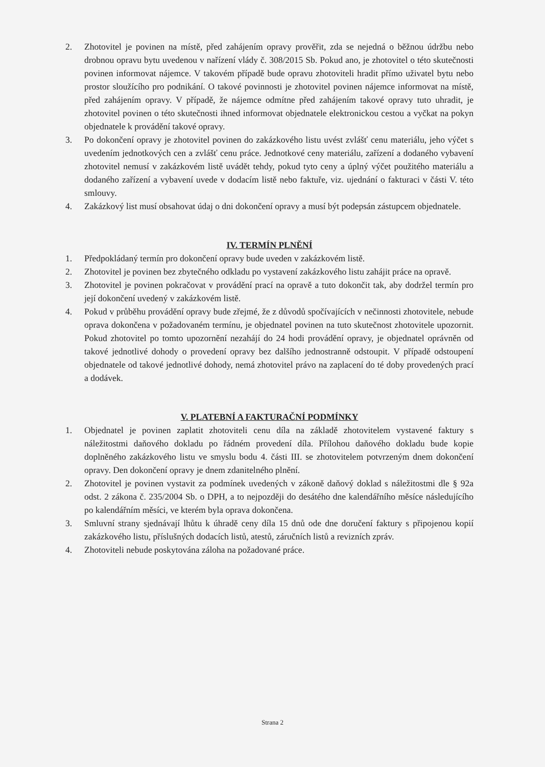2. Zhotovitel je povinen na místě, před zahájením opravy prověřit, zda se nejedná o běžnou údržbu nebo drobnou opravu bytu uvedenou v nařízení vlády č. 308/2015 Sb. Pokud ano, je zhotovitel o této skutečnosti povinen informovat nájemce. V takovém případě bude opravu zhotoviteli hradit přímo uživatel bytu nebo prostor sloužícího pro podnikání. O takové povinnosti je zhotovitel povinen nájemce informovat na místě, před zahájením opravy. V případě, že nájemce odmítne před zahájením takové opravy tuto uhradit, je zhotovitel povinen o této skutečnosti ihned informovat objednatele elektronickou cestou a vyčkat na pokyn objednatele k provádění takové opravy.
3. Po dokončení opravy je zhotovitel povinen do zakázkového listu uvést zvlášť cenu materiálu, jeho výčet s uvedením jednotkových cen a zvlášť cenu práce. Jednotkové ceny materiálu, zařízení a dodaného vybavení zhotovitel nemusí v zakázkovém listě uvádět tehdy, pokud tyto ceny a úplný výčet použitého materiálu a dodaného zařízení a vybavení uvede v dodacím listě nebo faktuře, viz. ujednání o fakturaci v části V. této smlouvy.
4. Zakázkový list musí obsahovat údaj o dni dokončení opravy a musí být podepsán zástupcem objednatele.
IV. TERMÍN PLNĚNÍ
1. Předpokládaný termín pro dokončení opravy bude uveden v zakázkovém listě.
2. Zhotovitel je povinen bez zbytečného odkladu po vystavení zakázkového listu zahájit práce na opravě.
3. Zhotovitel je povinen pokračovat v provádění prací na opravě a tuto dokončit tak, aby dodržel termín pro její dokončení uvedený v zakázkovém listě.
4. Pokud v průběhu provádění opravy bude zřejmé, že z důvodů spočívajících v nečinnosti zhotovitele, nebude oprava dokončena v požadovaném termínu, je objednatel povinen na tuto skutečnost zhotovitele upozornit. Pokud zhotovitel po tomto upozornění nezahájí do 24 hodi provádění opravy, je objednatel oprávněn od takové jednotlivé dohody o provedení opravy bez dalšího jednostranně odstoupit. V případě odstoupení objednatele od takové jednotlivé dohody, nemá zhotovitel právo na zaplacení do té doby provedených prací a dodávek.
V. PLATEBNÍ A FAKTURAČNÍ PODMÍNKY
1. Objednatel je povinen zaplatit zhotoviteli cenu díla na základě zhotovitelem vystavené faktury s náležitostmi daňového dokladu po řádném provedení díla. Přílohou daňového dokladu bude kopie doplněného zakázkového listu ve smyslu bodu 4. části III. se zhotovitelem potvrzeným dnem dokončení opravy. Den dokončení opravy je dnem zdanitelného plnění.
2. Zhotovitel je povinen vystavit za podmínek uvedených v zákoně daňový doklad s náležitostmi dle § 92a odst. 2 zákona č. 235/2004 Sb. o DPH, a to nejpozději do desátého dne kalendářního měsíce následujícího po kalendářním měsíci, ve kterém byla oprava dokončena.
3. Smluvní strany sjednávají lhůtu k úhradě ceny díla 15 dnů ode dne doručení faktury s připojenou kopií zakázkového listu, příslušných dodacích listů, atestů, záručních listů a revizních zpráv.
4. Zhotoviteli nebude poskytována záloha na požadované práce.
Strana 2